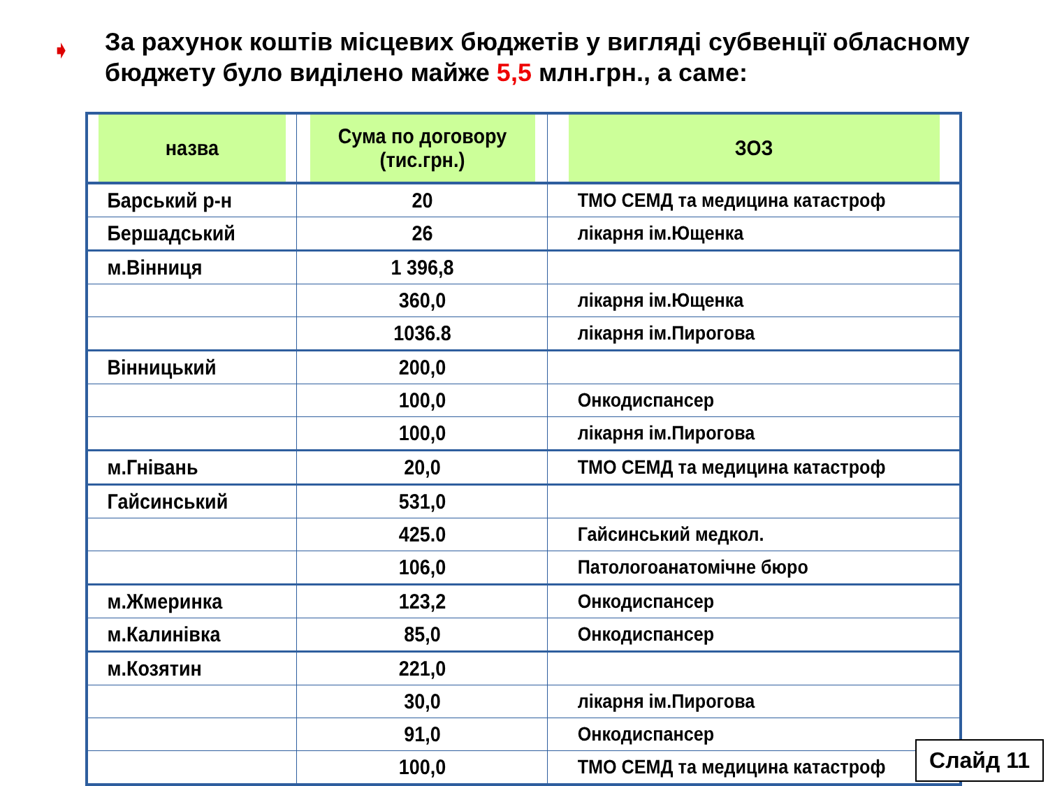➧ За рахунок коштів місцевих бюджетів у вигляді субвенції обласному бюджету було виділено майже 5,5 млн.грн., а саме:
| назва | Сума по договору (тис.грн.) | ЗОЗ |
| --- | --- | --- |
| Барський р-н | 20 | ТМО СЕМД та медицина катастроф |
| Бершадський | 26 | лікарня ім.Ющенка |
| м.Вінниця | 1 396,8 | |
| | 360,0 | лікарня ім.Ющенка |
| | 1036.8 | лікарня ім.Пирогова |
| Вінницький | 200,0 | |
| | 100,0 | Онкодиспансер |
| | 100,0 | лікарня ім.Пирогова |
| м.Гнівань | 20,0 | ТМО СЕМД та медицина катастроф |
| Гайсинський | 531,0 | |
| | 425.0 | Гайсинський медкол. |
| | 106,0 | Патологоанатомічне бюро |
| м.Жмеринка | 123,2 | Онкодиспансер |
| м.Калинівка | 85,0 | Онкодиспансер |
| м.Козятин | 221,0 | |
| | 30,0 | лікарня ім.Пирогова |
| | 91,0 | Онкодиспансер |
| | 100,0 | ТМО СЕМД та медицина катастроф |
Слайд 11